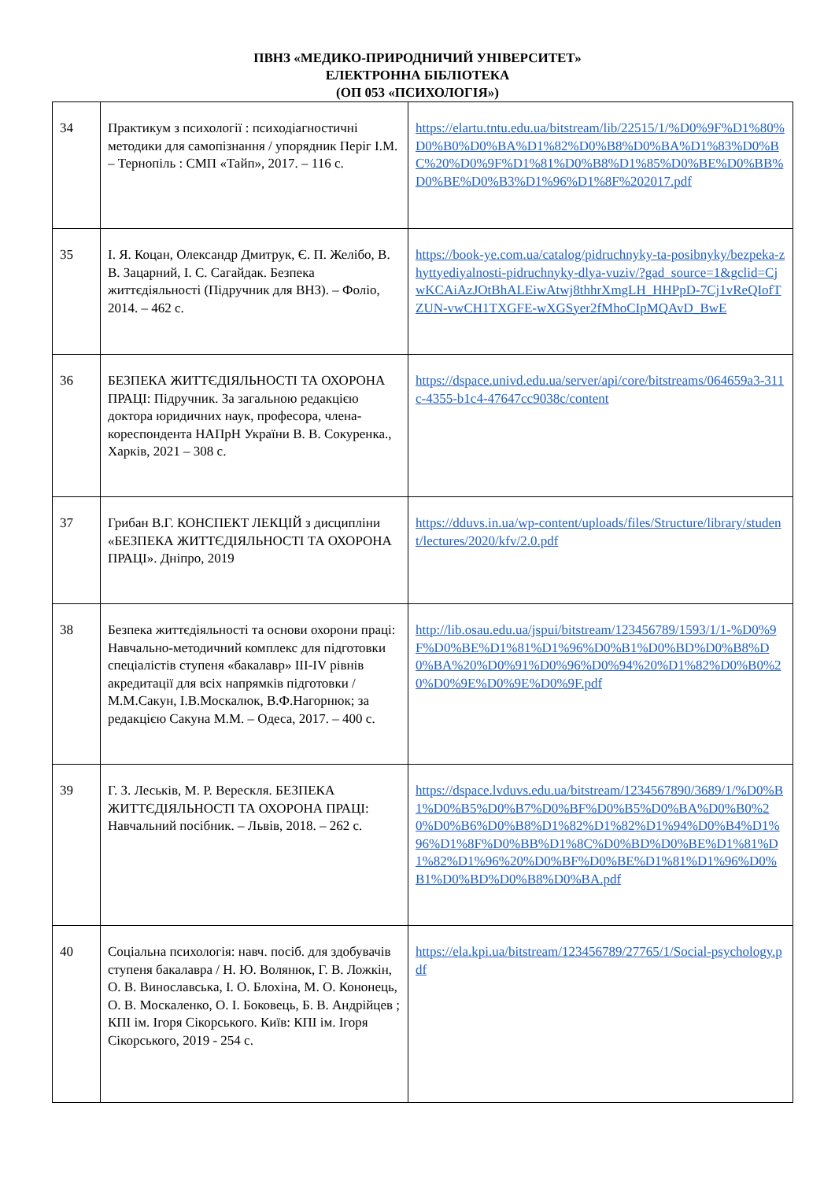ПВНЗ «МЕДИКО-ПРИРОДНИЧИЙ УНІВЕРСИТЕТ»
ЕЛЕКТРОННА БІБЛІОТЕКА
(ОП 053 «ПСИХОЛОГІЯ»)
| 34 | Практикум з психології : психодіагностичні методики для самопізнання / упорядник Періг І.М. – Тернопіль : СМП «Тайп», 2017. – 116 с. | https://elartu.tntu.edu.ua/bitstream/lib/22515/1/%D0%9F%D1%80%D0%B0%D0%BA%D1%82%D0%B8%D0%BA%D1%83%D0%BC%20%D0%9F%D1%81%D0%B8%D1%85%D0%BE%D0%BB%D0%BE%D0%B3%D1%96%D1%8F%202017.pdf |
| 35 | І. Я. Коцан, Олександр Дмитрук, Є. П. Желібо, В. В. Зацарний, І. С. Сагайдак. Безпека життєдіяльності (Підручник для ВНЗ). – Фоліо, 2014. – 462 с. | https://book-ye.com.ua/catalog/pidruchnyky-ta-posibnyky/bezpeka-zhyttyediyalnosti-pidruchnyky-dlya-vuziv/?gad_source=1&gclid=CjwKCAiAzJOtBhALEiwAtwj8thhrXmgLH_HHPpD-7Cj1vReQIofTZUN-vwCH1TXGFE-wXGSyer2fMhoCIpMQAvD_BwE |
| 36 | БЕЗПЕКА ЖИТТЄДІЯЛЬНОСТІ ТА ОХОРОНА ПРАЦІ: Підручник. За загальною редакцією доктора юридичних наук, професора, члена-кореспондента НАПрН України В. В. Сокуренка., Харків, 2021 – 308 с. | https://dspace.univd.edu.ua/server/api/core/bitstreams/064659a3-311c-4355-b1c4-47647cc9038c/content |
| 37 | Грибан В.Г. КОНСПЕКТ ЛЕКЦІЙ з дисципліни «БЕЗПЕКА ЖИТТЄДІЯЛЬНОСТІ ТА ОХОРОНА ПРАЦІ». Дніпро, 2019 | https://dduvs.in.ua/wp-content/uploads/files/Structure/library/student/lectures/2020/kfv/2.0.pdf |
| 38 | Безпека життєдіяльності та основи охорони праці: Навчально-методичний комплекс для підготовки спеціалістів ступеня «бакалавр» III-IV рівнів акредитації для всіх напрямків підготовки / М.М.Сакун, І.В.Москалюк, В.Ф.Нагорнюк; за редакцією Сакуна М.М. – Одеса, 2017. – 400 с. | http://lib.osau.edu.ua/jspui/bitstream/123456789/1593/1/1-%D0%9F%D0%BE%D1%81%D1%96%D0%B1%D0%BD%D0%B8%D0%BA%20%D0%91%D0%96%D0%94%20%D1%82%D0%B0%20%D0%9E%D0%9E%D0%9F.pdf |
| 39 | Г. З. Леськів, М. Р. Верескля. БЕЗПЕКА ЖИТТЄДІЯЛЬНОСТІ ТА ОХОРОНА ПРАЦІ: Навчальний посібник. – Львів, 2018. – 262 с. | https://dspace.lvduvs.edu.ua/bitstream/1234567890/3689/1/%D0%B1%D0%B5%D0%B7%D0%BF%D0%B5%D0%BA%D0%B0%20%D0%B6%D0%B8%D1%82%D1%82%D1%94%D0%B4%D1%96%D1%8F%D0%BB%D1%8C%D0%BD%D0%BE%D1%81%D1%82%D1%96%20%D0%BF%D0%BE%D1%81%D1%96%D0%B1%D0%BD%D0%B8%D0%BA.pdf |
| 40 | Соціальна психологія: навч. посіб. для здобувачів ступеня бакалавра / Н. Ю. Волянюк, Г. В. Ложкін, О. В. Винославська, І. О. Блохіна, М. О. Кононець, О. В. Москаленко, О. І. Боковець, Б. В. Андрійцев ; КПІ ім. Ігоря Сікорського. Київ: КПІ ім. Ігоря Сікорського, 2019 - 254 с. | https://ela.kpi.ua/bitstream/123456789/27765/1/Social-psychology.pdf |